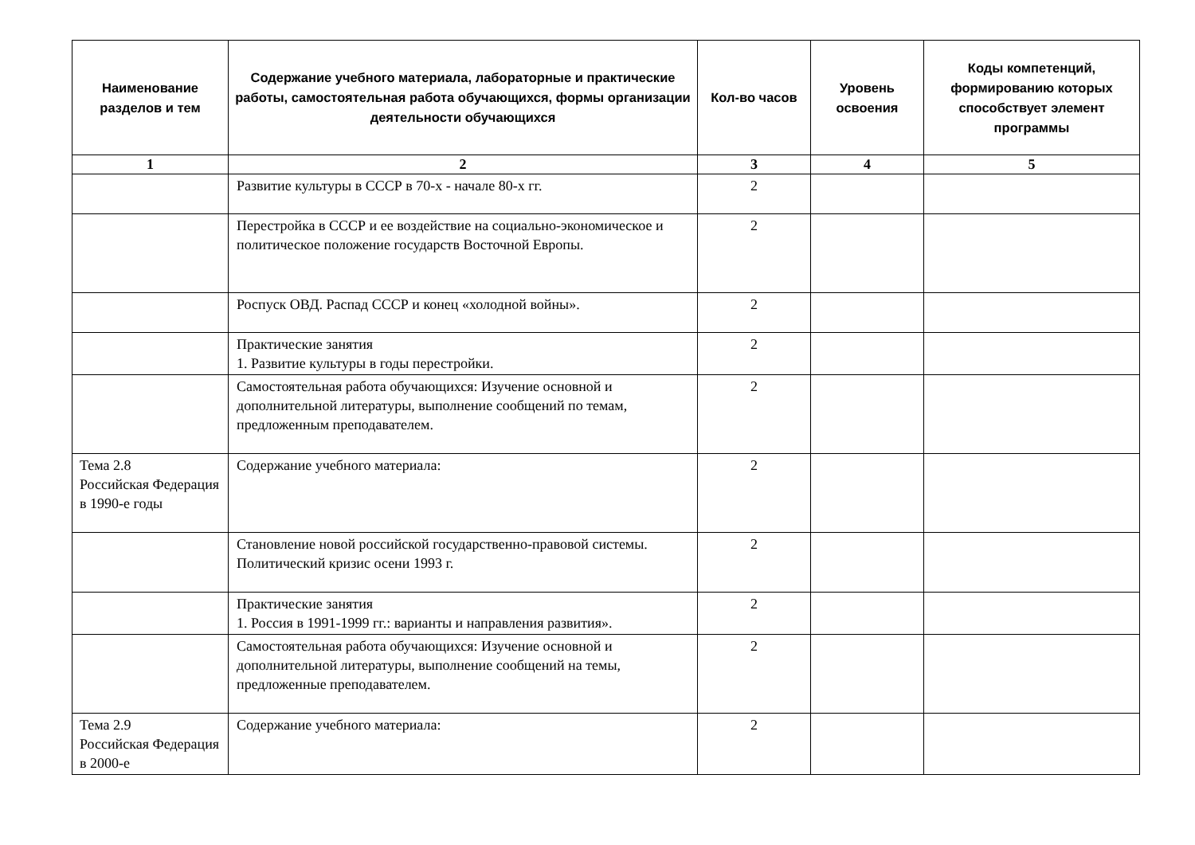| Наименование разделов и тем | Содержание учебного материала, лабораторные и практические работы, самостоятельная работа обучающихся, формы организации деятельности обучающихся | Кол-во часов | Уровень освоения | Коды компетенций, формированию которых способствует элемент программы |
| --- | --- | --- | --- | --- |
| 1 | 2 | 3 | 4 | 5 |
| | Развитие культуры в СССР в 70-х - начале 80-х гг. | 2 | | |
| | Перестройка в СССР и ее воздействие на социально-экономическое и политическое положение государств Восточной Европы. | 2 | | |
| | Роспуск ОВД. Распад СССР и конец «холодной войны». | 2 | | |
| | Практические занятия 1. Развитие культуры в годы перестройки. | 2 | | |
| | Самостоятельная работа обучающихся: Изучение основной и дополнительной литературы, выполнение сообщений по темам, предложенным преподавателем. | 2 | | |
| Тема 2.8 Российская Федерация в 1990-е годы | Содержание учебного материала: | 2 | | |
| | Становление новой российской государственно-правовой системы. Политический кризис осени 1993 г. | 2 | | |
| | Практические занятия 1. Россия в 1991-1999 гг.: варианты и направления развития». | 2 | | |
| | Самостоятельная работа обучающихся: Изучение основной и дополнительной литературы, выполнение сообщений на темы, предложенные преподавателем. | 2 | | |
| Тема 2.9 Российская Федерация в 2000-е | Содержание учебного материала: | 2 | | |